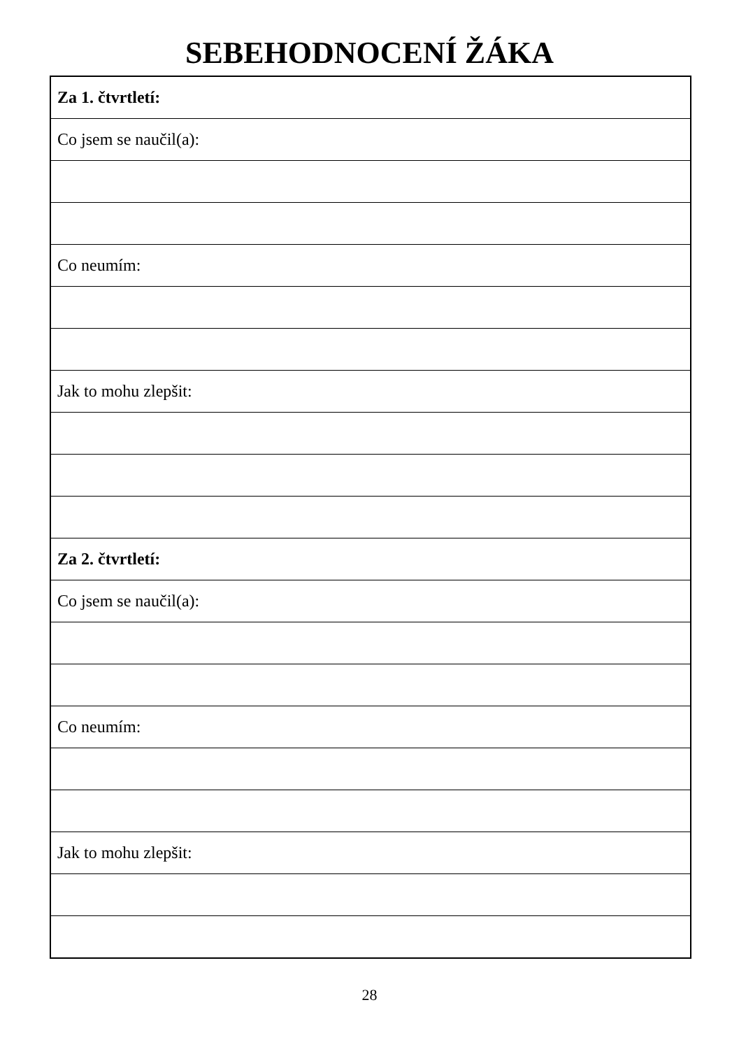SEBEHODNOCENÍ ŽÁKA
| Za 1. čtvrtletí: |
| Co jsem se naučil(a): |
| Co neumím: |
| Jak to mohu zlepšit: |
| Za 2. čtvrtletí: |
| Co jsem se naučil(a): |
| Co neumím: |
| Jak to mohu zlepšit: |
28